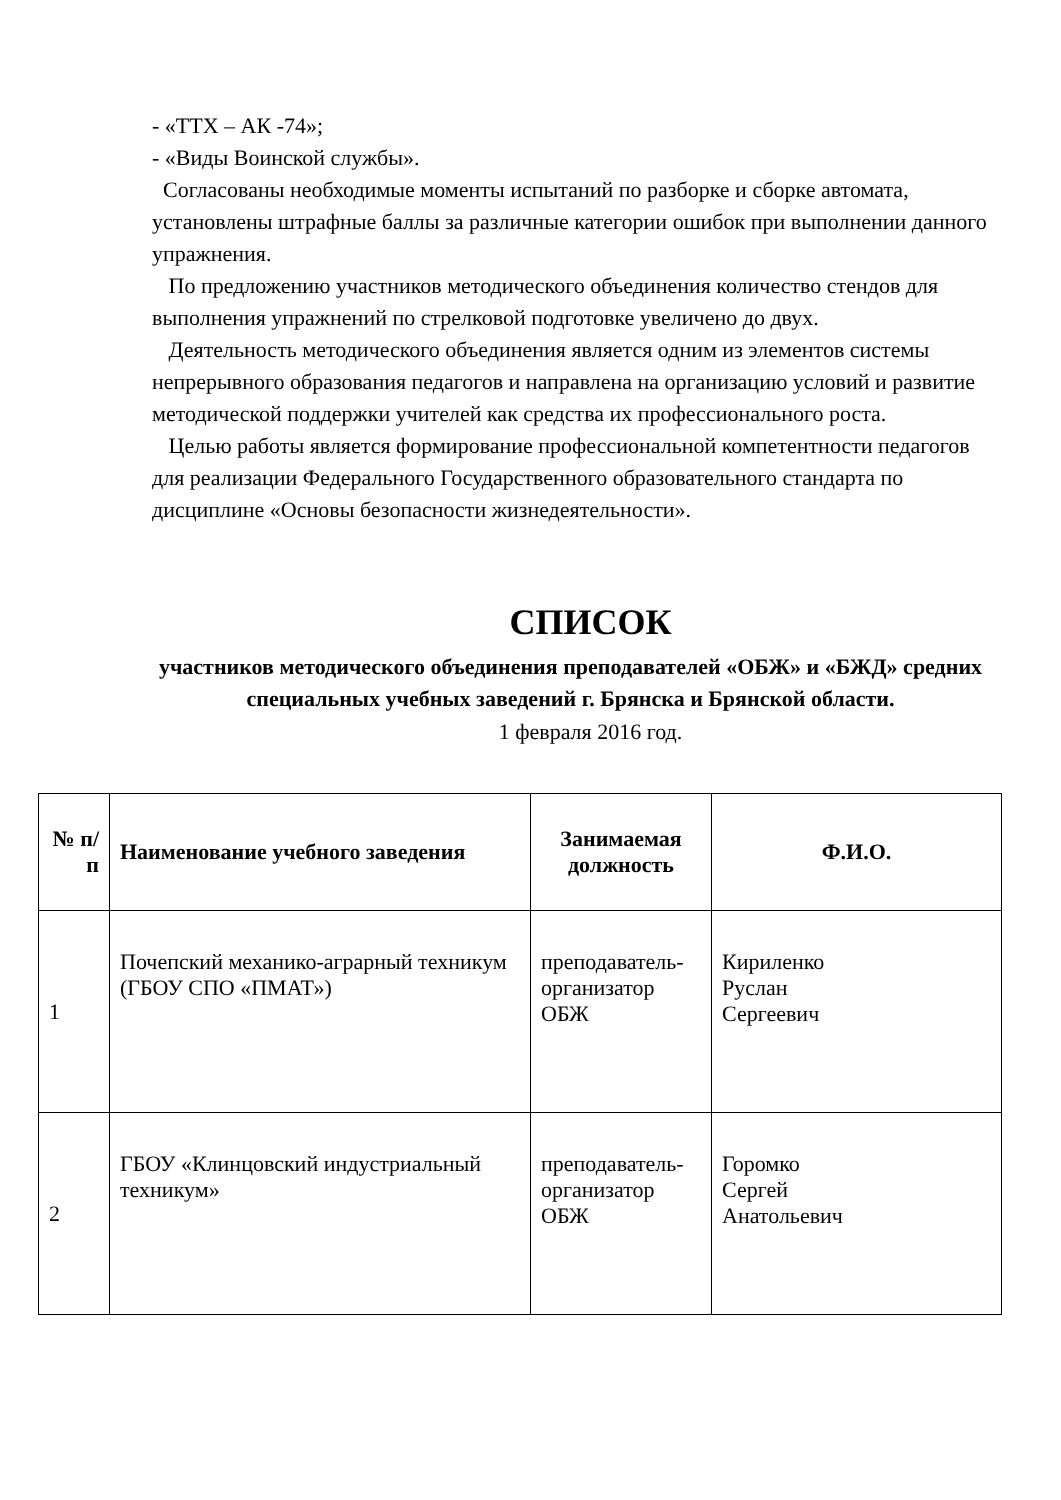- «ТТХ – АК -74»;
- «Виды Воинской службы».
Согласованы необходимые моменты испытаний по разборке и сборке автомата, установлены штрафные баллы за различные категории ошибок при выполнении данного упражнения.
По предложению участников методического объединения количество стендов для выполнения упражнений по стрелковой подготовке увеличено до двух.
Деятельность методического объединения является одним из элементов системы непрерывного образования педагогов и направлена на организацию условий и развитие методической поддержки учителей как средства их профессионального роста.
Целью работы является формирование профессиональной компетентности педагогов для реализации Федерального Государственного образовательного стандарта по дисциплине «Основы безопасности жизнедеятельности».
СПИСОК
участников методического объединения преподавателей «ОБЖ» и «БЖД» средних специальных учебных заведений г. Брянска и Брянской области.
1 февраля 2016 год.
| № п/п | Наименование учебного заведения | Занимаемая должность | Ф.И.О. |
| --- | --- | --- | --- |
| 1 | Почепский механико-аграрный техникум (ГБОУ СПО «ПМАТ») | преподаватель-организатор ОБЖ | Кириленко Руслан Сергеевич |
| 2 | ГБОУ «Клинцовский индустриальный техникум» | преподаватель-организатор ОБЖ | Горомко Сергей Анатольевич |